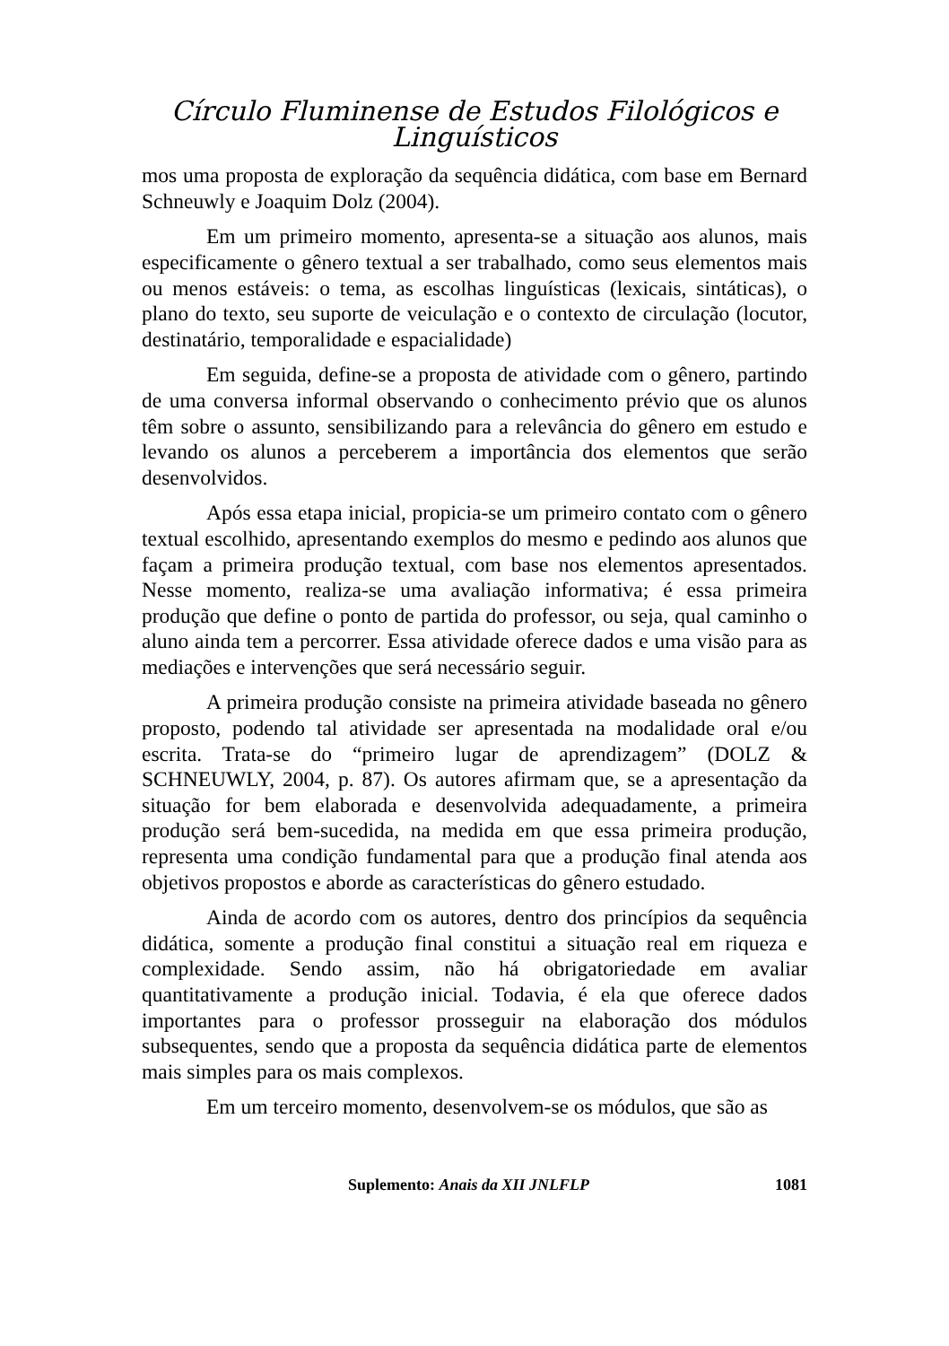Círculo Fluminense de Estudos Filológicos e Linguísticos
mos uma proposta de exploração da sequência didática, com base em Bernard Schneuwly e Joaquim Dolz (2004).
Em um primeiro momento, apresenta-se a situação aos alunos, mais especificamente o gênero textual a ser trabalhado, como seus elementos mais ou menos estáveis: o tema, as escolhas linguísticas (lexicais, sintáticas), o plano do texto, seu suporte de veiculação e o contexto de circulação (locutor, destinatário, temporalidade e espacialidade)
Em seguida, define-se a proposta de atividade com o gênero, partindo de uma conversa informal observando o conhecimento prévio que os alunos têm sobre o assunto, sensibilizando para a relevância do gênero em estudo e levando os alunos a perceberem a importância dos elementos que serão desenvolvidos.
Após essa etapa inicial, propicia-se um primeiro contato com o gênero textual escolhido, apresentando exemplos do mesmo e pedindo aos alunos que façam a primeira produção textual, com base nos elementos apresentados. Nesse momento, realiza-se uma avaliação informativa; é essa primeira produção que define o ponto de partida do professor, ou seja, qual caminho o aluno ainda tem a percorrer. Essa atividade oferece dados e uma visão para as mediações e intervenções que será necessário seguir.
A primeira produção consiste na primeira atividade baseada no gênero proposto, podendo tal atividade ser apresentada na modalidade oral e/ou escrita. Trata-se do “primeiro lugar de aprendizagem” (DOLZ & SCHNEUWLY, 2004, p. 87). Os autores afirmam que, se a apresentação da situação for bem elaborada e desenvolvida adequadamente, a primeira produção será bem-sucedida, na medida em que essa primeira produção, representa uma condição fundamental para que a produção final atenda aos objetivos propostos e aborde as características do gênero estudado.
Ainda de acordo com os autores, dentro dos princípios da sequência didática, somente a produção final constitui a situação real em riqueza e complexidade. Sendo assim, não há obrigatoriedade em avaliar quantitativamente a produção inicial. Todavia, é ela que oferece dados importantes para o professor prosseguir na elaboração dos módulos subsequentes, sendo que a proposta da sequência didática parte de elementos mais simples para os mais complexos.
Em um terceiro momento, desenvolvem-se os módulos, que são as
Suplemento: Anais da XII JNLFLP 1081